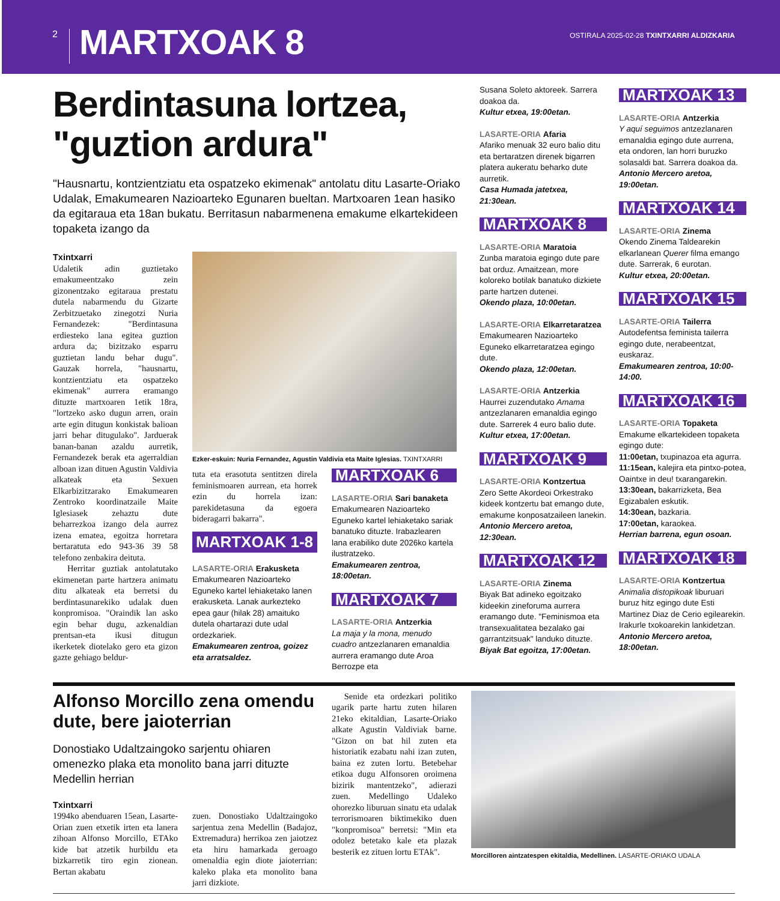2
MARTXOAK 8
OSTIRALA 2025-02-28 TXINTXARRI ALDIZKARIA
Berdintasuna lortzea, "guztion ardura"
"Hausnartu, kontzientziatu eta ospatzeko ekimenak" antolatu ditu Lasarte-Oriako Udalak, Emakumearen Nazioarteko Egunaren bueltan. Martxoaren 1ean hasiko da egitaraua eta 18an bukatu. Berritasun nabarmenena emakume elkartekideen topaketa izango da
Txintxarri
Udaletik adin guztietako emakumeentzako zein gizonentzako egitaraua prestatu dutela nabarmendu du Gizarte Zerbitzuetako zinegotzi Nuria Fernandezek: "Berdintasuna erdiesteko lana egitea guztion ardura da; bizitzako esparru guztietan landu behar dugu". Gauzak horrela, "hausnartu, kontzientziatu eta ospatzeko ekimenak" aurrera eramango dituzte martxoaren 1etik 18ra, "lortzeko asko dugun arren, orain arte egin ditugun konkistak balioan jarri behar ditugulako". Jarduerak banan-banan azaldu aurretik, Fernandezek berak eta agerraldian alboan izan dituen Agustin Valdivia alkateak eta Sexuen Elkarbizitzarako Emakumearen Zentroko koordinatzaile Maite Iglesiasek zehaztu dute beharrezkoa izango dela aurrez izena ematea, egoitza horretara bertaratuta edo 943-36 39 58 telefono zenbakira deituta.
Herritar guztiak antolatutako ekimenetan parte hartzera animatu ditu alkateak eta berretsi du berdintasunarekiko udalak duen konpromisoa. "Oraindik lan asko egin behar dugu, azkenaldian prentsan-eta ikusi ditugun ikerketek diotelako gero eta gizon gazte gehiago beldur-
Ezker-eskuin: Nuria Fernandez, Agustin Valdivia eta Maite Iglesias. TXINTXARRI
tuta eta erasotuta sentitzen direla feminismoaren aurrean, eta horrek ezin du horrela izan: parekidetasuna da egoera bideragarri bakarra".
MARTXOAK 1-8
LASARTE-ORIA Erakusketa
Emakumearen Nazioarteko Eguneko kartel lehiaketako lanen erakusketa. Lanak aurkezteko epea gaur (hilak 28) amaituko dutela ohartarazi dute udal ordezkariek.
Emakumearen zentroa, goizez eta arratsaldez.
MARTXOAK 6
LASARTE-ORIA Sari banaketa
Emakumearen Nazioarteko Eguneko kartel lehiaketako sariak banatuko dituzte. Irabazlearen lana erabiliko dute 2026ko kartela ilustratzeko.
Emakumearen zentroa, 18:00etan.
MARTXOAK 7
LASARTE-ORIA Antzerkia
La maja y la mona, menudo cuadro antzezlanaren emanaldia aurrera eramango dute Aroa Berrozpe eta
Susana Soleto aktoreek. Sarrera doakoa da.
Kultur etxea, 19:00etan.
LASARTE-ORIA Afaria
Afariko menuak 32 euro balio ditu eta bertaratzen direnek bigarren platera aukeratu beharko dute aurretik.
Casa Humada jatetxea, 21:30ean.
MARTXOAK 8
LASARTE-ORIA Maratoia
Zunba maratoia egingo dute pare bat orduz. Amaitzean, more koloreko botilak banatuko dizkiete parte hartzen dutenei.
Okendo plaza, 10:00etan.
LASARTE-ORIA Elkarretaratzea
Emakumearen Nazioarteko Eguneko elkarretaratzea egingo dute.
Okendo plaza, 12:00etan.
LASARTE-ORIA Antzerkia
Haurrei zuzendutako Amama antzezlanaren emanaldia egingo dute. Sarrerek 4 euro balio dute.
Kultur etxea, 17:00etan.
MARTXOAK 9
LASARTE-ORIA Kontzertua
Zero Sette Akordeoi Orkestrako kideek kontzertu bat emango dute, emakume konposatzaileen lanekin.
Antonio Mercero aretoa, 12:30ean.
MARTXOAK 12
LASARTE-ORIA Zinema
Biyak Bat adineko egoitzako kideekin zineforuma aurrera eramango dute. "Feminismoa eta transexualitatea bezalako gai garrantzitsuak" landuko dituzte.
Biyak Bat egoitza, 17:00etan.
MARTXOAK 13
LASARTE-ORIA Antzerkia
Y aquí seguimos antzezlanaren emanaldia egingo dute aurrena, eta ondoren, lan horri buruzko solasaldi bat. Sarrera doakoa da.
Antonio Mercero aretoa, 19:00etan.
MARTXOAK 14
LASARTE-ORIA Zinema
Okendo Zinema Taldearekin elkarlanean Querer filma emango dute. Sarrerak, 6 eurotan.
Kultur etxea, 20:00etan.
MARTXOAK 15
LASARTE-ORIA Tailerra
Autodefentsa feminista tailerra egingo dute, nerabeentzat, euskaraz.
Emakumearen zentroa, 10:00-14:00.
MARTXOAK 16
LASARTE-ORIA Topaketa
Emakume elkartekideen topaketa egingo dute:
11:00etan, txupinazoa eta agurra.
11:15ean, kalejira eta pintxo-potea, Oaintxe in deu! txarangarekin.
13:30ean, bakarrizketa, Bea Egizabalen eskutik.
14:30ean, bazkaria.
17:00etan, karaokea.
Herrian barrena, egun osoan.
MARTXOAK 18
LASARTE-ORIA Kontzertua
Animalia distopikoak liburuari buruz hitz egingo dute Esti Martinez Diaz de Cerio egilearekin. Irakurle txokoarekin lankidetzan.
Antonio Mercero aretoa, 18:00etan.
Alfonso Morcillo zena omendu dute, bere jaioterrian
Donostiako Udaltzaingoko sarjentu ohiaren omenezko plaka eta monolito bana jarri dituzte Medellin herrian
Txintxarri
1994ko abenduaren 15ean, Lasarte-Orian zuen etxetik irten eta lanera zihoan Alfonso Morcillo, ETAko kide bat atzetik hurbildu eta bizkarretik tiro egin zionean. Bertan akabatu
zuen. Donostiako Udaltzaingoko sarjentua zena Medellin (Badajoz, Extremadura) herrikoa zen jaiotzez eta hiru hamarkada geroago omenaldia egin diote jaioterrian: kaleko plaka eta monolito bana jarri dizkiote.
Senide eta ordezkari politiko ugarik parte hartu zuten hilaren 21eko ekitaldian, Lasarte-Oriako alkate Agustin Valdiviak barne. "Gizon on bat hil zuten eta historiatik ezabatu nahi izan zuten, baina ez zuten lortu. Betebehar etikoa dugu Alfonsoren oroimena bizirik mantentzeko", adierazi zuen. Medellingo Udaleko ohorezko liburuan sinatu eta udalak terrorismoaren biktimekiko duen "konpromisoa" berretsi: "Min eta odolez betetako kale eta plazak besterik ez zituen lortu ETAk".
Morcilloren aintzatespen ekitaldia, Medellinen. LASARTE-ORIAKO UDALA